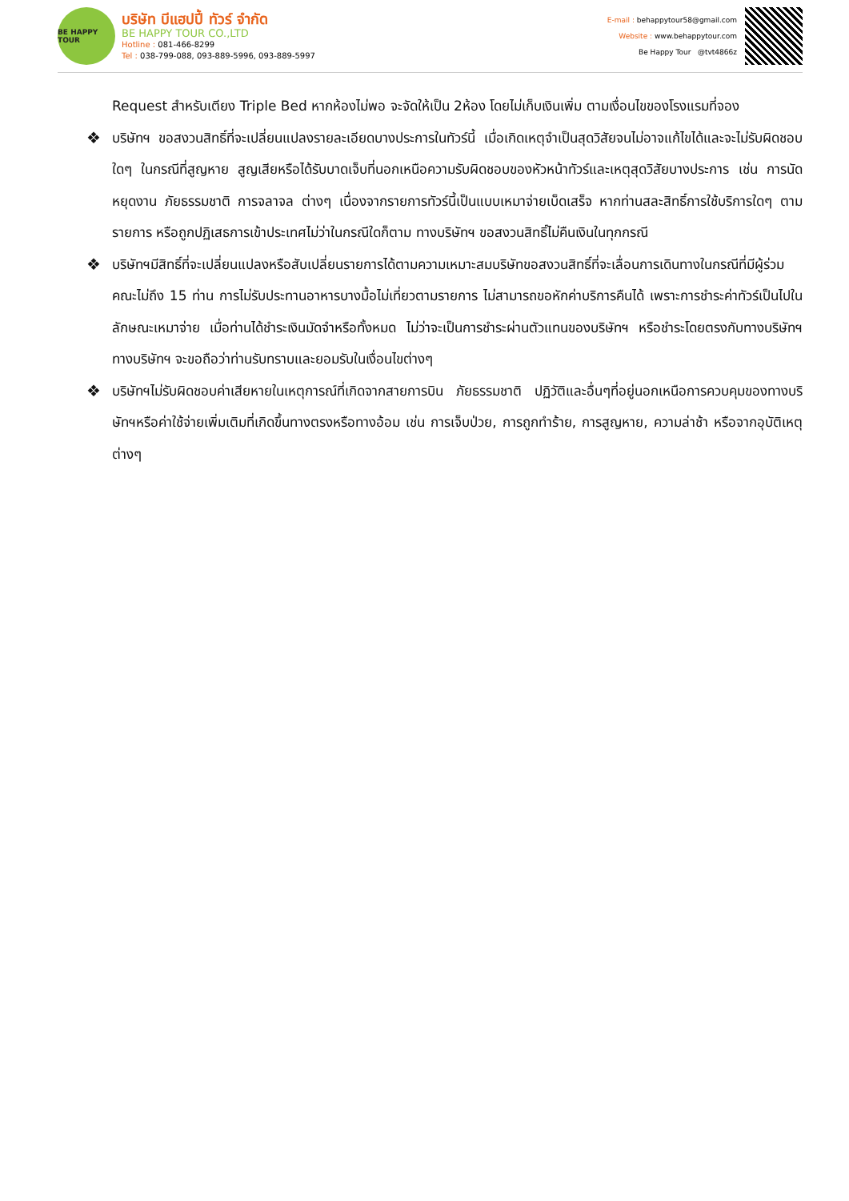BE HAPPY TOUR
บริษัท บีแฮปปี้ ทัวร์ จำกัด
BE HAPPY TOUR CO.,LTD
Hotline : 081-466-8299
Tel : 038-799-088, 093-889-5996, 093-889-5997
E-mail : behappytour58@gmail.com
Website : www.behappytour.com
Be Happy Tour @tvt4866z
Request สำหรับเตียง Triple Bed หากห้องไม่พอ จะจัดให้เป็น 2ห้อง โดยไม่เก็บเงินเพิ่ม ตามเงื่อนไขของโรงแรมที่จอง
❖ บริษัทฯ ขอสงวนสิทธิ์ที่จะเปลี่ยนแปลงรายละเอียดบางประการในทัวร์นี้ เมื่อเกิดเหตุจำเป็นสุดวิสัยจนไม่อาจแก้ไขได้และจะไม่รับผิดชอบใดๆ ในกรณีที่สูญหาย สูญเสียหรือได้รับบาดเจ็บที่นอกเหนือความรับผิดชอบของหัวหน้าทัวร์และเหตุสุดวิสัยบางประการ เช่น การนัดหยุดงาน ภัยธรรมชาติ การจลาจล ต่างๆ เนื่องจากรายการทัวร์นี้เป็นแบบเหมาจ่ายเบ็ดเสร็จ หากท่านสละสิทธิ์การใช้บริการใดๆ ตามรายการ หรือถูกปฏิเสธการเข้าประเทศไม่ว่าในกรณีใดก็ตาม ทางบริษัทฯ ขอสงวนสิทธิ์ไม่คืนเงินในทุกกรณี
❖ บริษัทฯมีสิทธิ์ที่จะเปลี่ยนแปลงหรือสับเปลี่ยนรายการได้ตามความเหมาะสมบริษัทขอสงวนสิทธิ์ที่จะเลื่อนการเดินทางในกรณีที่มีผู้ร่วมคณะไม่ถึง 15 ท่าน การไม่รับประทานอาหารบางมื้อไม่เที่ยวตามรายการ ไม่สามารถขอหักค่าบริการคืนได้ เพราะการชำระค่าทัวร์เป็นไปในลักษณะเหมาจ่าย เมื่อท่านได้ชำระเงินมัดจำหรือทั้งหมด ไม่ว่าจะเป็นการชำระผ่านตัวแทนของบริษัทฯ หรือชำระโดยตรงกับทางบริษัทฯ ทางบริษัทฯ จะขอถือว่าท่านรับทราบและยอมรับในเงื่อนไขต่างๆ
❖ บริษัทฯไม่รับผิดชอบค่าเสียหายในเหตุการณ์ที่เกิดจากสายการบิน ภัยธรรมชาติ ปฏิวัติและอื่นๆที่อยู่นอกเหนือการควบคุมของทางบริษัทฯหรือค่าใช้จ่ายเพิ่มเติมที่เกิดขึ้นทางตรงหรือทางอ้อม เช่น การเจ็บป่วย, การถูกทำร้าย, การสูญหาย, ความล่าช้า หรือจากอุบัติเหตุต่างๆ